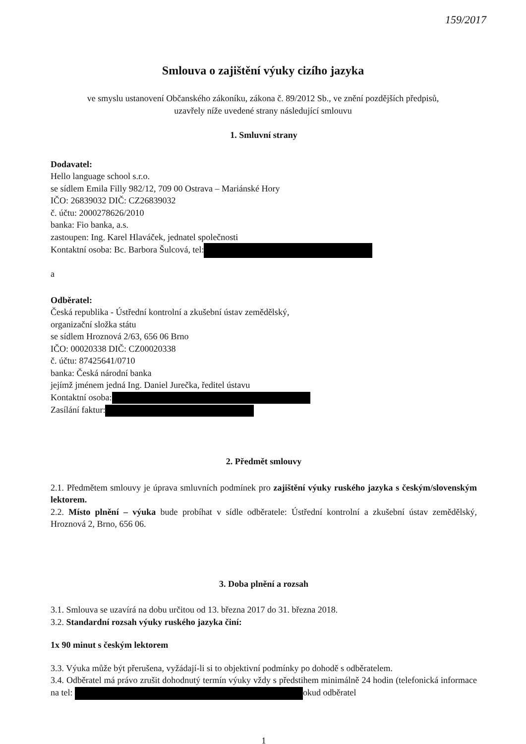159/2017
Smlouva o zajištění výuky cizího jazyka
ve smyslu ustanovení Občanského zákoníku, zákona č. 89/2012 Sb., ve znění pozdějších předpisů,
uzavřely níže uvedené strany následující smlouvu
1. Smluvní strany
Dodavatel:
Hello language school s.r.o.
se sídlem Emila Filly 982/12, 709 00 Ostrava – Mariánské Hory
IČO: 26839032 DIČ: CZ26839032
č. účtu: 2000278626/2010
banka: Fio banka, a.s.
zastoupen: Ing. Karel Hlaváček, jednatel společnosti
Kontaktní osoba: Bc. Barbora Šulcová, tel:
a
Odběratel:
Česká republika - Ústřední kontrolní a zkušební ústav zemědělský,
organizační složka státu
se sídlem Hroznová 2/63, 656 06 Brno
IČO: 00020338 DIČ: CZ00020338
č. účtu: 87425641/0710
banka: Česká národní banka
jejímž jménem jedná Ing. Daniel Jurečka, ředitel ústavu
Kontaktní osoba:
Zasílání faktur:
2. Předmět smlouvy
2.1. Předmětem smlouvy je úprava smluvních podmínek pro zajištění výuky ruského jazyka s českým/slovenským lektorem.
2.2. Místo plnění – výuka bude probíhat v sídle odběratele: Ústřední kontrolní a zkušební ústav zemědělský, Hroznová 2, Brno, 656 06.
3. Doba plnění a rozsah
3.1. Smlouva se uzavírá na dobu určitou od 13. března 2017 do 31. března 2018.
3.2. Standardní rozsah výuky ruského jazyka činí:
1x 90 minut s českým lektorem
3.3. Výuka může být přerušena, vyžádají-li si to objektivní podmínky po dohodě s odběratelem.
3.4. Odběratel má právo zrušit dohodnutý termín výuky vždy s předstihem minimálně 24 hodin (telefonická informace na tel: okud odběratel
1